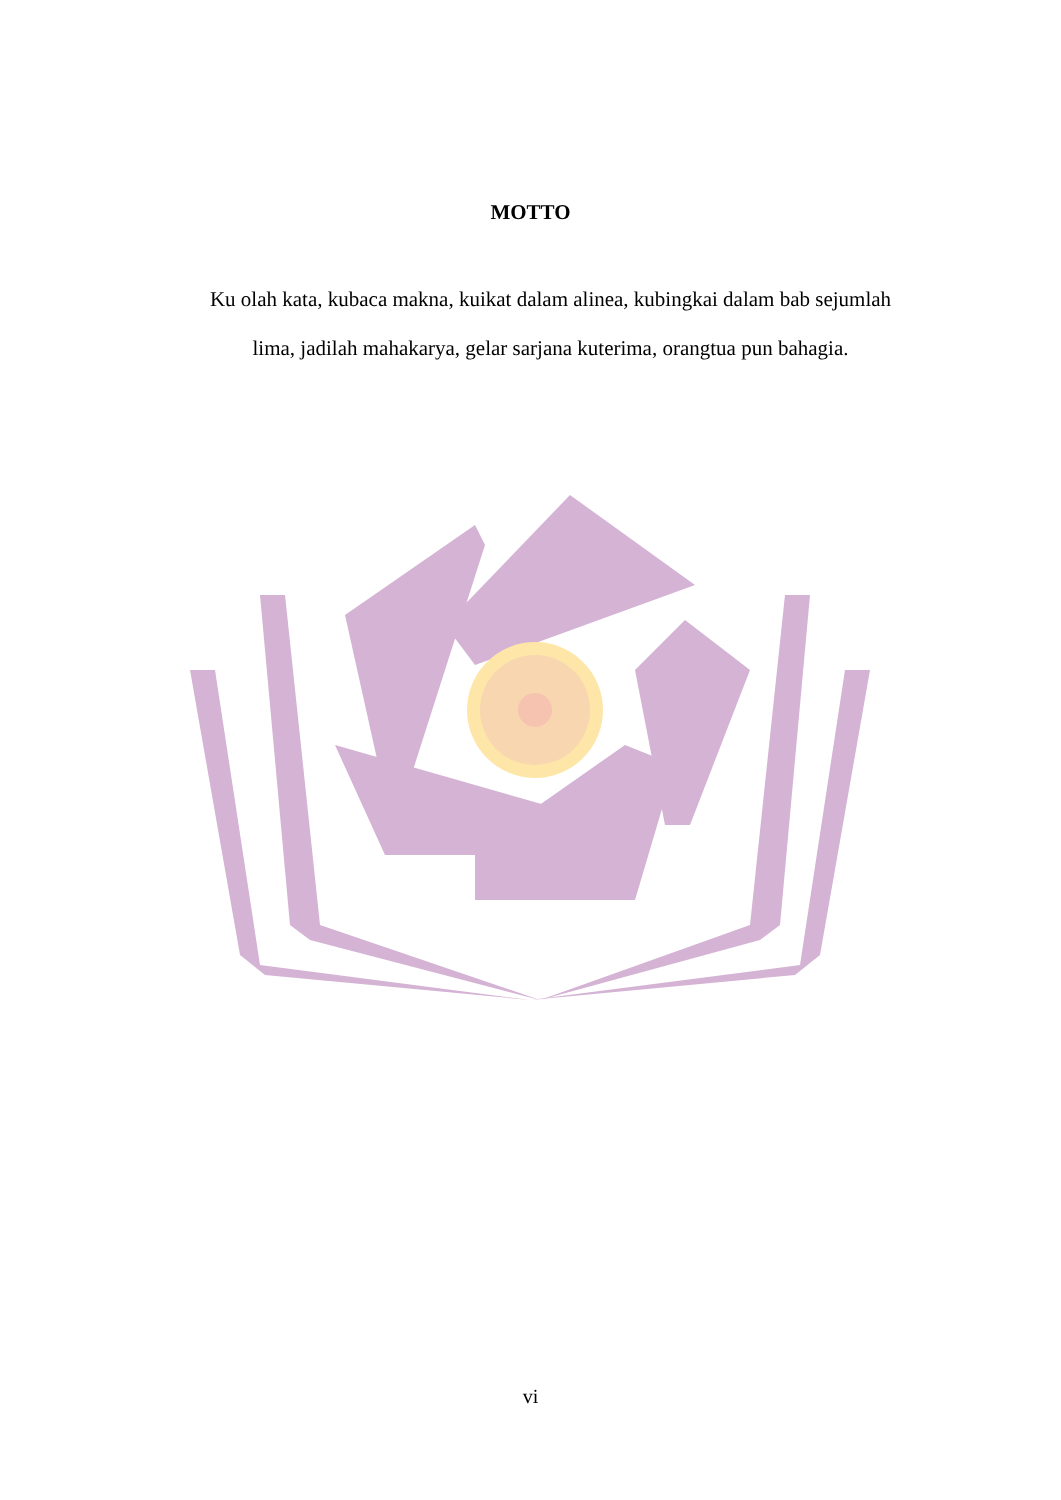MOTTO
Ku olah kata, kubaca makna, kuikat dalam alinea, kubingkai dalam bab sejumlah lima, jadilah mahakarya, gelar sarjana kuterima, orangtua pun bahagia.
vi